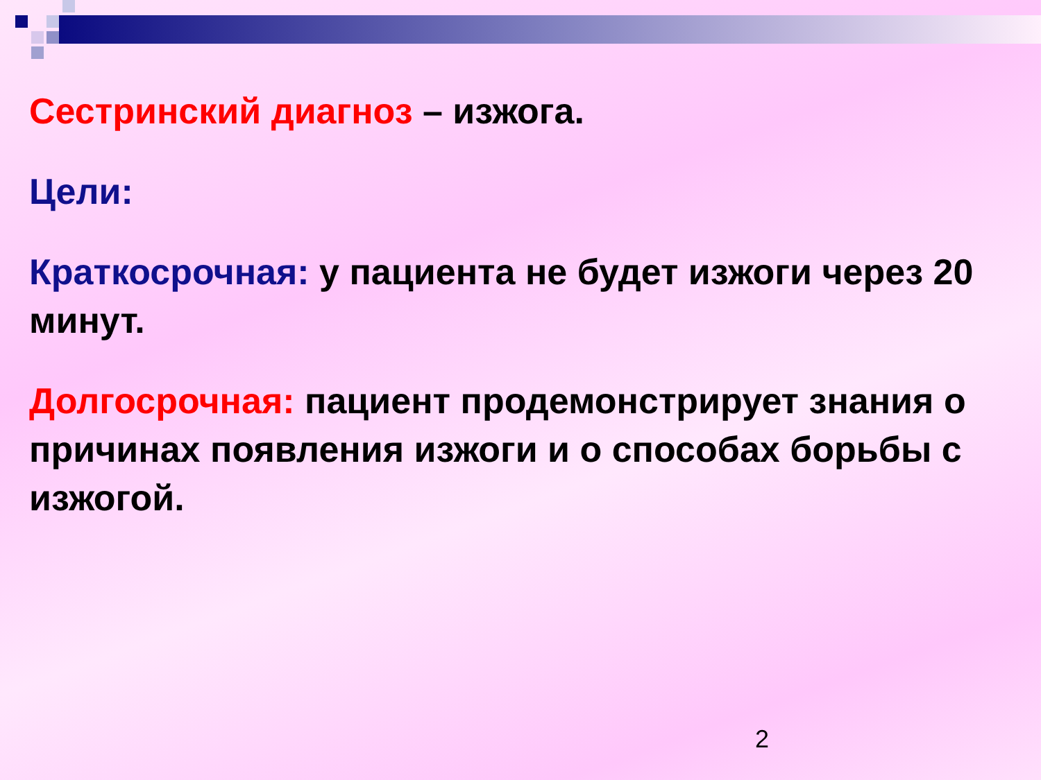Сестринский диагноз – изжога.
Цели:
Краткосрочная: у пациента не будет изжоги через 20 минут.
Долгосрочная: пациент продемонстрирует знания о причинах появления изжоги и о способах борьбы с изжогой.
2